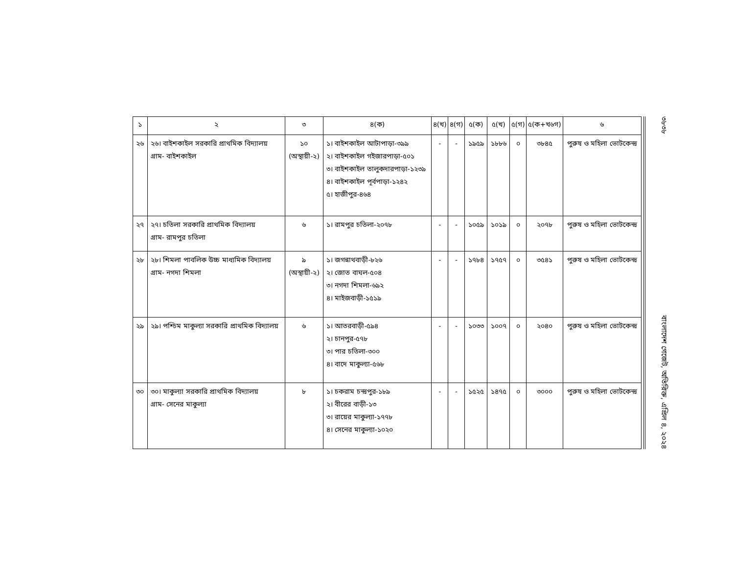| ১ | ২ | ৩ | ৪(ক) | ৪(খ) | ৪(গ) | ৫(ক) | ৫(খ) | ৫(গ) | ৫(ক+খ৬গ) | ৬ |
| --- | --- | --- | --- | --- | --- | --- | --- | --- | --- | --- |
| ২৬ | ২৬। বাইশকাইল সরকারি প্রাথমিক বিদ্যালয় গ্রাম- বাইশকাইল | ১০ (অস্থায়ী-২) | ১। বাইশকাইল আটাপাড়া-৩৯৯ ২। বাইশকাইল গইজারপাড়া-৫০১ ৩। বাইশকাইল তালুকদারপাড়া-১২৩৯ ৪। বাইশকাইল পূর্বপাড়া-১২৪২ ৫। হাজীপুর-৪৬৪ | - | - | ১৯৫৯ | ১৮৮৬ | ০ | ৩৮৪৫ | পুরুষ ও মহিলা ভোটকেন্দ্র |
| ২৭ | ২৭। চতিলা সরকারি প্রাথমিক বিদ্যালয় গ্রাম- রামপুর চতিলা | ৬ | ১। রামপুর চতিলা-২০৭৮ | - | - | ১০৫৯ | ১০১৯ | ০ | ২০৭৮ | পুরুষ ও মহিলা ভোটকেন্দ্র |
| ২৮ | ২৮। শিমলা পাবলিক উচ্চ মাধ্যমিক বিদ্যালয় গ্রাম- নগদা শিমলা | ৯ (অস্থায়ী-২) | ১। জগন্নাথবাড়ী-৮২৬ ২। জোত বাঘল-৫০৪ ৩। নগদা শিমলা-৬৯২ ৪। মাইজবাড়ী-১৫১৯ | - | - | ১৭৮৪ | ১৭৫৭ | ০ | ৩৫৪১ | পুরুষ ও মহিলা ভোটকেন্দ্র |
| ২৯ | ২৯। পশ্চিম মাকুল্যা সরকারি প্রাথমিক বিদ্যালয় | ৬ | ১। আতরবাড়ী-৫৯৪ ২। চানপুর-৫৭৮ ৩। পার চতিলা-৩০০ ৪। বাদে মাকুল্যা-৫৬৮ | - | - | ১০৩৩ | ১০০৭ | ০ | ২০৪০ | পুরুষ ও মহিলা ভোটকেন্দ্র |
| ৩০ | ৩০। মাকুল্যা সরকারি প্রাথমিক বিদ্যালয় গ্রাম- সেনের মাকুল্যা | ৮ | ১। চকরাম চন্দ্রপুর-১৮৯ ২। বীরের বাড়ী-১৩ ৩। রায়ের মাকুল্যা-১৭৭৮ ৪। সেনের মাকুল্যা-১০২০ | - | - | ১৫২৫ | ১৪৭৫ | ০ | ৩০০০ | পুরুষ ও মহিলা ভোটকেন্দ্র |
৩৮৩৮ বাংলাদেশ গেজেট, অতিরিক্ত, এপ্রিল ৪, ২০২৪